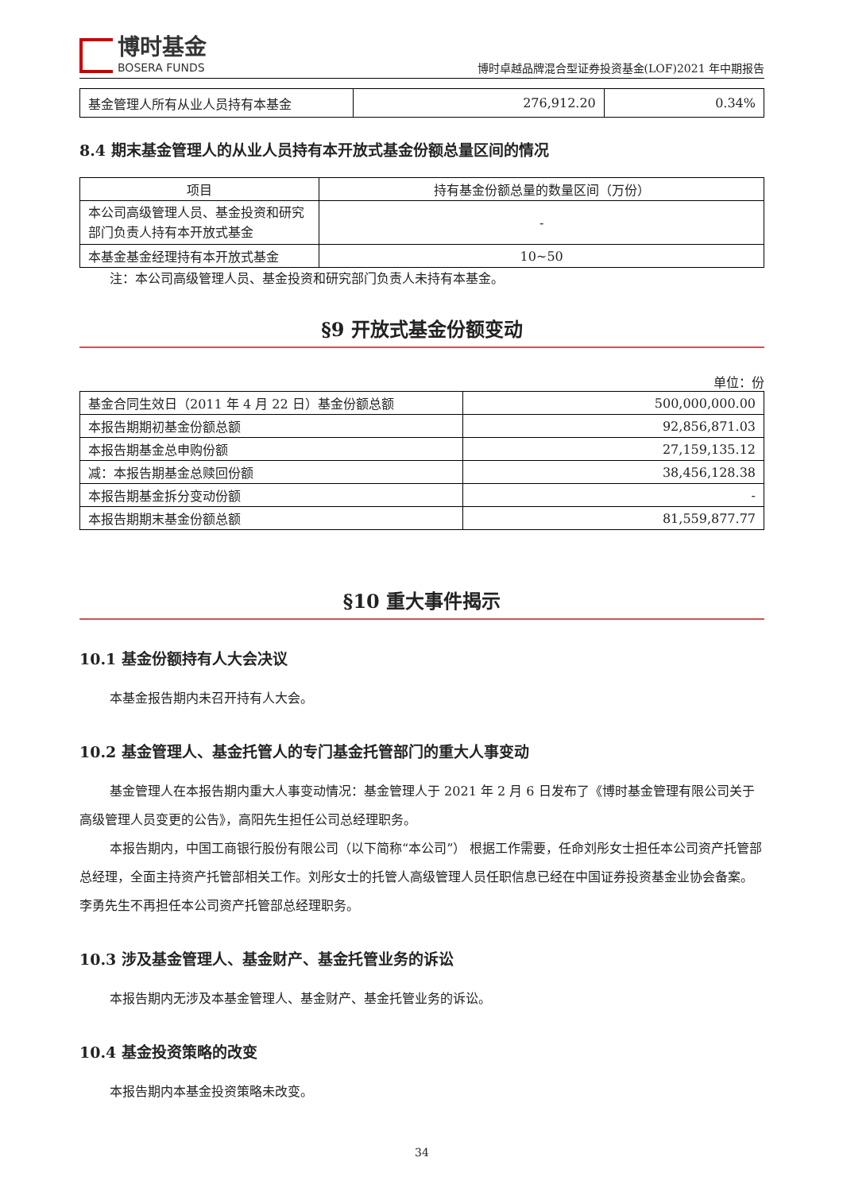博时基金
BOSERA FUNDS
博时卓越品牌混合型证券投资基金(LOF)2021 年中期报告
| 基金管理人所有从业人员持有本基金 | 276,912.20 | 0.34% |
8.4 期末基金管理人的从业人员持有本开放式基金份额总量区间的情况
| 项目 | 持有基金份额总量的数量区间（万份） |
| --- | --- |
| 本公司高级管理人员、基金投资和研究部门负责人持有本开放式基金 | - |
| 本基金基金经理持有本开放式基金 | 10~50 |
注：本公司高级管理人员、基金投资和研究部门负责人未持有本基金。
§9 开放式基金份额变动
单位：份
| 基金合同生效日（2011 年 4 月 22 日）基金份额总额 | 500,000,000.00 |
| 本报告期期初基金份额总额 | 92,856,871.03 |
| 本报告期基金总申购份额 | 27,159,135.12 |
| 减：本报告期基金总赎回份额 | 38,456,128.38 |
| 本报告期基金拆分变动份额 | - |
| 本报告期期末基金份额总额 | 81,559,877.77 |
§10 重大事件揭示
10.1 基金份额持有人大会决议
本基金报告期内未召开持有人大会。
10.2 基金管理人、基金托管人的专门基金托管部门的重大人事变动
基金管理人在本报告期内重大人事变动情况：基金管理人于 2021 年 2 月 6 日发布了《博时基金管理有限公司关于高级管理人员变更的公告》，高阳先生担任公司总经理职务。
本报告期内，中国工商银行股份有限公司（以下简称“本公司”） 根据工作需要，任命刘彤女士担任本公司资产托管部总经理，全面主持资产托管部相关工作。刘彤女士的托管人高级管理人员任职信息已经在中国证券投资基金业协会备案。李勇先生不再担任本公司资产托管部总经理职务。
10.3 涉及基金管理人、基金财产、基金托管业务的诉讼
本报告期内无涉及本基金管理人、基金财产、基金托管业务的诉讼。
10.4 基金投资策略的改变
本报告期内本基金投资策略未改变。
34